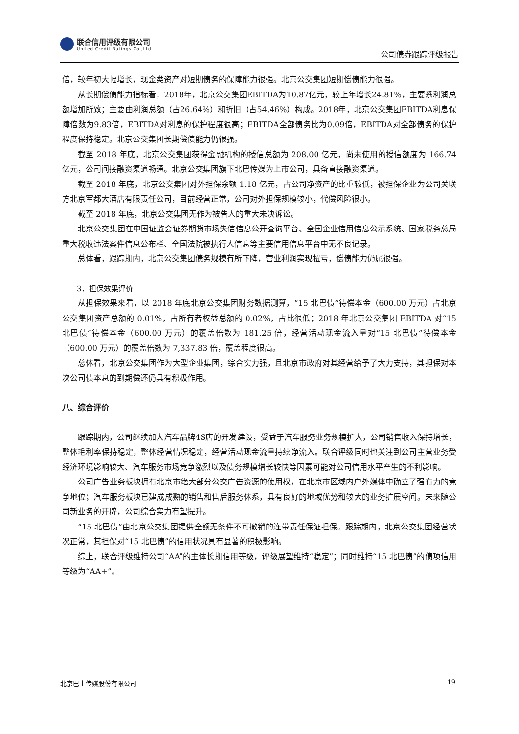联合信用评级有限公司
United Credit Ratings Co.,Ltd.
公司债券跟踪评级报告
倍，较年初大幅增长，现金类资产对短期债务的保障能力很强。北京公交集团短期偿债能力很强。
从长期偿债能力指标看，2018年，北京公交集团EBITDA为10.87亿元，较上年增长24.81%，主要系利润总额增加所致；主要由利润总额（占26.64%）和折旧（占54.46%）构成。2018年，北京公交集团EBITDA利息保障倍数为9.83倍，EBITDA对利息的保护程度很高；EBITDA全部债务比为0.09倍，EBITDA对全部债务的保护程度保持稳定。北京公交集团长期偿债能力仍很强。
截至 2018 年底，北京公交集团获得金融机构的授信总额为 208.00 亿元，尚未使用的授信额度为 166.74 亿元，公司间接融资渠道畅通。北京公交集团旗下北巴传媒为上市公司，具备直接融资渠道。
截至 2018 年底，北京公交集团对外担保余额 1.18 亿元，占公司净资产的比重较低，被担保企业为公司关联方北京军都大酒店有限责任公司，目前经营正常，公司对外担保规模较小，代偿风险很小。
截至 2018 年底，北京公交集团无作为被告人的重大未决诉讼。
北京公交集团在中国证监会证券期货市场失信信息公开查询平台、全国企业信用信息公示系统、国家税务总局重大税收违法案件信息公布栏、全国法院被执行人信息等主要信用信息平台中无不良记录。
总体看，跟踪期内，北京公交集团债务规模有所下降，营业利润实现扭亏，偿债能力仍属很强。
3．担保效果评价
从担保效果来看，以 2018 年底北京公交集团财务数据测算，“15 北巴债”待偿本金（600.00 万元）占北京公交集团资产总额的 0.01%，占所有者权益总额的 0.02%，占比很低；2018 年北京公交集团 EBITDA 对“15 北巴债”待偿本金（600.00 万元）的覆盖倍数为 181.25 倍，经营活动现金流入量对“15 北巴债”待偿本金（600.00 万元）的覆盖倍数为 7,337.83 倍，覆盖程度很高。
总体看，北京公交集团作为大型企业集团，综合实力强，且北京市政府对其经营给予了大力支持，其担保对本次公司债本息的到期偿还仍具有积极作用。
八、综合评价
跟踪期内，公司继续加大汽车品牌4S店的开发建设，受益于汽车服务业务规模扩大，公司销售收入保持增长，整体毛利率保持稳定，整体经营情况稳定，经营活动现金流量持续净流入。联合评级同时也关注到公司主营业务受经济环境影响较大、汽车服务市场竞争激烈以及债务规模增长较快等因素可能对公司信用水平产生的不利影响。
公司广告业务板块拥有北京市绝大部分公交广告资源的使用权，在北京市区域内户外媒体中确立了强有力的竞争地位；汽车服务板块已建成成熟的销售和售后服务体系，具有良好的地域优势和较大的业务扩展空间。未来随公司新业务的开辟，公司综合实力有望提升。
“15 北巴债”由北京公交集团提供全额无条件不可撤销的连带责任保证担保。跟踪期内，北京公交集团经营状况正常，其担保对“15 北巴债”的信用状况具有显著的积极影响。
综上，联合评级维持公司“AA”的主体长期信用等级，评级展望维持“稳定”；同时维持“15 北巴债”的债项信用等级为“AA+”。
北京巴士传媒股份有限公司 19